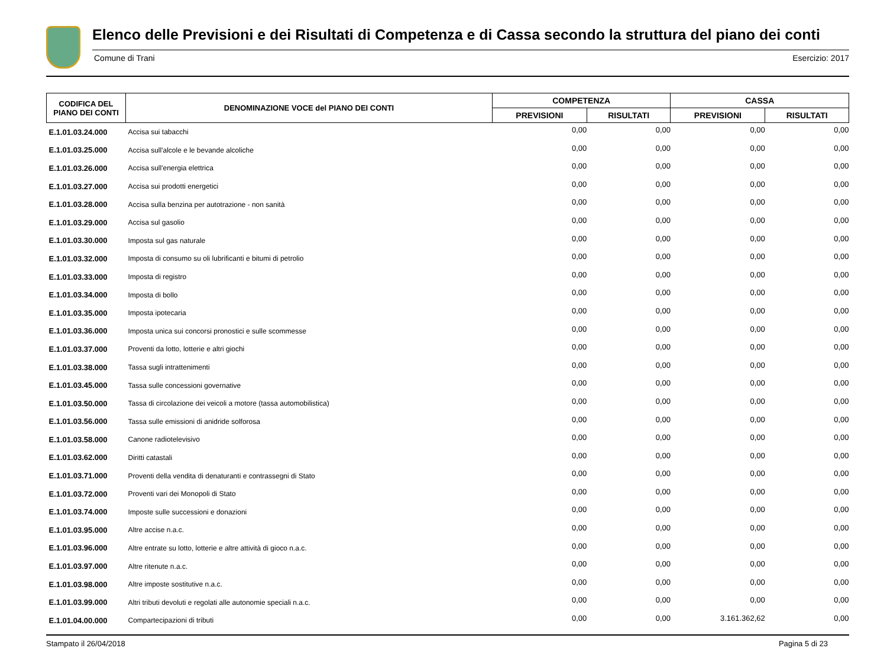Elenco delle Previsioni e dei Risultati di Competenza e di Cassa secondo la struttura del piano dei conti
Comune di Trani Esercizio: 2017
| CODIFICA DEL PIANO DEI CONTI | DENOMINAZIONE VOCE del PIANO DEI CONTI | COMPETENZA | | CASSA | |
| --- | --- | --- | --- | --- | --- |
| | | PREVISIONI | RISULTATI | PREVISIONI | RISULTATI |
| E.1.01.03.24.000 | Accisa sui tabacchi | 0,00 | 0,00 | 0,00 | 0,00 |
| E.1.01.03.25.000 | Accisa sull'alcole e le bevande alcoliche | 0,00 | 0,00 | 0,00 | 0,00 |
| E.1.01.03.26.000 | Accisa sull'energia elettrica | 0,00 | 0,00 | 0,00 | 0,00 |
| E.1.01.03.27.000 | Accisa sui prodotti energetici | 0,00 | 0,00 | 0,00 | 0,00 |
| E.1.01.03.28.000 | Accisa sulla benzina per autotrazione - non sanità | 0,00 | 0,00 | 0,00 | 0,00 |
| E.1.01.03.29.000 | Accisa sul gasolio | 0,00 | 0,00 | 0,00 | 0,00 |
| E.1.01.03.30.000 | Imposta sul gas naturale | 0,00 | 0,00 | 0,00 | 0,00 |
| E.1.01.03.32.000 | Imposta di consumo su oli lubrificanti e bitumi di petrolio | 0,00 | 0,00 | 0,00 | 0,00 |
| E.1.01.03.33.000 | Imposta di registro | 0,00 | 0,00 | 0,00 | 0,00 |
| E.1.01.03.34.000 | Imposta di bollo | 0,00 | 0,00 | 0,00 | 0,00 |
| E.1.01.03.35.000 | Imposta ipotecaria | 0,00 | 0,00 | 0,00 | 0,00 |
| E.1.01.03.36.000 | Imposta unica sui concorsi pronostici e sulle scommesse | 0,00 | 0,00 | 0,00 | 0,00 |
| E.1.01.03.37.000 | Proventi da lotto, lotterie e altri giochi | 0,00 | 0,00 | 0,00 | 0,00 |
| E.1.01.03.38.000 | Tassa sugli intrattenimenti | 0,00 | 0,00 | 0,00 | 0,00 |
| E.1.01.03.45.000 | Tassa sulle concessioni governative | 0,00 | 0,00 | 0,00 | 0,00 |
| E.1.01.03.50.000 | Tassa di circolazione dei veicoli a motore (tassa automobilistica) | 0,00 | 0,00 | 0,00 | 0,00 |
| E.1.01.03.56.000 | Tassa sulle emissioni di anidride solforosa | 0,00 | 0,00 | 0,00 | 0,00 |
| E.1.01.03.58.000 | Canone radiotelevisivo | 0,00 | 0,00 | 0,00 | 0,00 |
| E.1.01.03.62.000 | Diritti catastali | 0,00 | 0,00 | 0,00 | 0,00 |
| E.1.01.03.71.000 | Proventi della vendita di denaturanti e contrassegni di Stato | 0,00 | 0,00 | 0,00 | 0,00 |
| E.1.01.03.72.000 | Proventi vari dei Monopoli di Stato | 0,00 | 0,00 | 0,00 | 0,00 |
| E.1.01.03.74.000 | Imposte sulle successioni e donazioni | 0,00 | 0,00 | 0,00 | 0,00 |
| E.1.01.03.95.000 | Altre accise n.a.c. | 0,00 | 0,00 | 0,00 | 0,00 |
| E.1.01.03.96.000 | Altre entrate su lotto, lotterie e altre attività di gioco n.a.c. | 0,00 | 0,00 | 0,00 | 0,00 |
| E.1.01.03.97.000 | Altre ritenute n.a.c. | 0,00 | 0,00 | 0,00 | 0,00 |
| E.1.01.03.98.000 | Altre imposte sostitutive n.a.c. | 0,00 | 0,00 | 0,00 | 0,00 |
| E.1.01.03.99.000 | Altri tributi devoluti e regolati alle autonomie speciali n.a.c. | 0,00 | 0,00 | 0,00 | 0,00 |
| E.1.01.04.00.000 | Compartecipazioni di tributi | 0,00 | 0,00 | 3.161.362,62 | 0,00 |
Stampato il 26/04/2018 Pagina 5 di 23